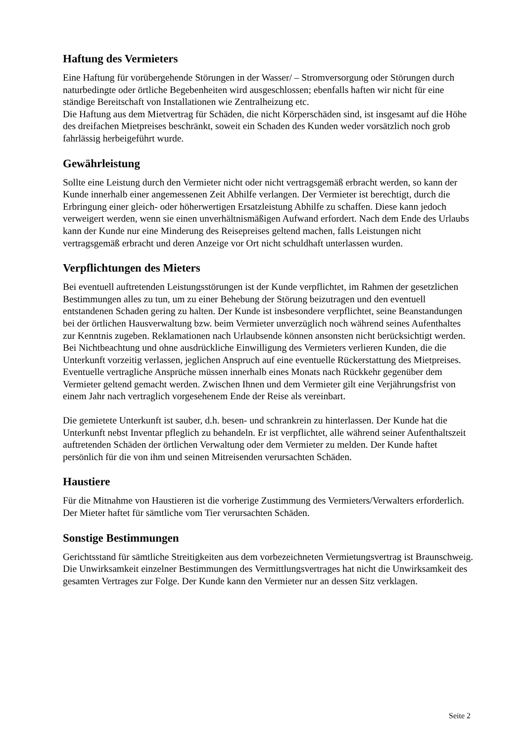Haftung des Vermieters
Eine Haftung für vorübergehende Störungen in der Wasser/ – Stromversorgung oder Störungen durch naturbedingte oder örtliche Begebenheiten wird ausgeschlossen; ebenfalls haften wir nicht für eine ständige Bereitschaft von Installationen wie Zentralheizung etc.
Die Haftung aus dem Mietvertrag für Schäden, die nicht Körperschäden sind, ist insgesamt auf die Höhe des dreifachen Mietpreises beschränkt, soweit ein Schaden des Kunden weder vorsätzlich noch grob fahrlässig herbeigeführt wurde.
Gewährleistung
Sollte eine Leistung durch den Vermieter nicht oder nicht vertragsgemäß erbracht werden, so kann der Kunde innerhalb einer angemessenen Zeit Abhilfe verlangen. Der Vermieter ist berechtigt, durch die Erbringung einer gleich- oder höherwertigen Ersatzleistung Abhilfe zu schaffen. Diese kann jedoch verweigert werden, wenn sie einen unverhältnismäßigen Aufwand erfordert. Nach dem Ende des Urlaubs kann der Kunde nur eine Minderung des Reisepreises geltend machen, falls Leistungen nicht vertragsgemäß erbracht und deren Anzeige vor Ort nicht schuldhaft unterlassen wurden.
Verpflichtungen des Mieters
Bei eventuell auftretenden Leistungsstörungen ist der Kunde verpflichtet, im Rahmen der gesetzlichen Bestimmungen alles zu tun, um zu einer Behebung der Störung beizutragen und den eventuell entstandenen Schaden gering zu halten. Der Kunde ist insbesondere verpflichtet, seine Beanstandungen bei der örtlichen Hausverwaltung bzw. beim Vermieter unverzüglich noch während seines Aufenthaltes zur Kenntnis zugeben. Reklamationen nach Urlaubsende können ansonsten nicht berücksichtigt werden.
Bei Nichtbeachtung und ohne ausdrückliche Einwilligung des Vermieters verlieren Kunden, die die Unterkunft vorzeitig verlassen, jeglichen Anspruch auf eine eventuelle Rückerstattung des Mietpreises. Eventuelle vertragliche Ansprüche müssen innerhalb eines Monats nach Rückkehr gegenüber dem Vermieter geltend gemacht werden. Zwischen Ihnen und dem Vermieter gilt eine Verjährungsfrist von einem Jahr nach vertraglich vorgesehenem Ende der Reise als vereinbart.
Die gemietete Unterkunft ist sauber, d.h. besen- und schrankrein zu hinterlassen. Der Kunde hat die Unterkunft nebst Inventar pfleglich zu behandeln. Er ist verpflichtet, alle während seiner Aufenthaltszeit auftretenden Schäden der örtlichen Verwaltung oder dem Vermieter zu melden. Der Kunde haftet persönlich für die von ihm und seinen Mitreisenden verursachten Schäden.
Haustiere
Für die Mitnahme von Haustieren ist die vorherige Zustimmung des Vermieters/Verwalters erforderlich. Der Mieter haftet für sämtliche vom Tier verursachten Schäden.
Sonstige Bestimmungen
Gerichtsstand für sämtliche Streitigkeiten aus dem vorbezeichneten Vermietungsvertrag ist Braunschweig. Die Unwirksamkeit einzelner Bestimmungen des Vermittlungsvertrages hat nicht die Unwirksamkeit des gesamten Vertrages zur Folge. Der Kunde kann den Vermieter nur an dessen Sitz verklagen.
Seite 2